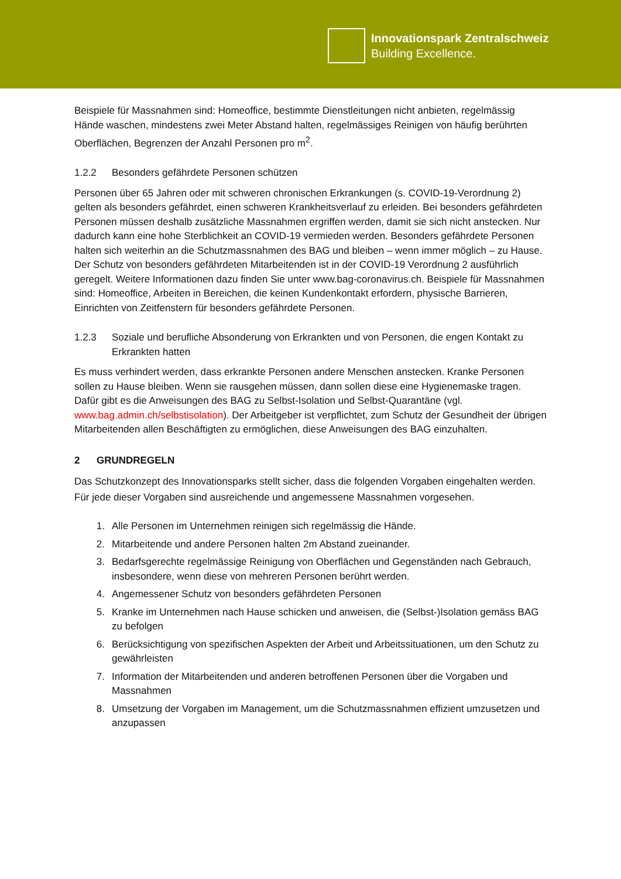Innovationspark Zentralschweiz
Building Excellence.
Beispiele für Massnahmen sind: Homeoffice, bestimmte Dienstleitungen nicht anbieten, regelmässig Hände waschen, mindestens zwei Meter Abstand halten, regelmässiges Reinigen von häufig berührten Oberflächen, Begrenzen der Anzahl Personen pro m<sup>2</sup>.
1.2.2 Besonders gefährdete Personen schützen
Personen über 65 Jahren oder mit schweren chronischen Erkrankungen (s. COVID-19-Verordnung 2) gelten als besonders gefährdet, einen schweren Krankheitsverlauf zu erleiden. Bei besonders gefährdeten Personen müssen deshalb zusätzliche Massnahmen ergriffen werden, damit sie sich nicht anstecken. Nur dadurch kann eine hohe Sterblichkeit an COVID-19 vermieden werden. Besonders gefährdete Personen halten sich weiterhin an die Schutzmassnahmen des BAG und bleiben – wenn immer möglich – zu Hause. Der Schutz von besonders gefährdeten Mitarbeitenden ist in der COVID-19 Verordnung 2 ausführlich geregelt. Weitere Informationen dazu finden Sie unter www.bag-coronavirus.ch. Beispiele für Massnahmen sind: Homeoffice, Arbeiten in Bereichen, die keinen Kundenkontakt erfordern, physische Barrieren, Einrichten von Zeitfenstern für besonders gefährdete Personen.
1.2.3 Soziale und berufliche Absonderung von Erkrankten und von Personen, die engen Kontakt zu Erkrankten hatten
Es muss verhindert werden, dass erkrankte Personen andere Menschen anstecken. Kranke Personen sollen zu Hause bleiben. Wenn sie rausgehen müssen, dann sollen diese eine Hygienemaske tragen. Dafür gibt es die Anweisungen des BAG zu Selbst-Isolation und Selbst-Quarantäne (vgl. www.bag.admin.ch/selbstisolation). Der Arbeitgeber ist verpflichtet, zum Schutz der Gesundheit der übrigen Mitarbeitenden allen Beschäftigten zu ermöglichen, diese Anweisungen des BAG einzuhalten.
2 GRUNDREGELN
Das Schutzkonzept des Innovationsparks stellt sicher, dass die folgenden Vorgaben eingehalten werden. Für jede dieser Vorgaben sind ausreichende und angemessene Massnahmen vorgesehen.
1. Alle Personen im Unternehmen reinigen sich regelmässig die Hände.
2. Mitarbeitende und andere Personen halten 2m Abstand zueinander.
3. Bedarfsgerechte regelmässige Reinigung von Oberflächen und Gegenständen nach Gebrauch, insbesondere, wenn diese von mehreren Personen berührt werden.
4. Angemessener Schutz von besonders gefährdeten Personen
5. Kranke im Unternehmen nach Hause schicken und anweisen, die (Selbst-)Isolation gemäss BAG zu befolgen
6. Berücksichtigung von spezifischen Aspekten der Arbeit und Arbeitssituationen, um den Schutz zu gewährleisten
7. Information der Mitarbeitenden und anderen betroffenen Personen über die Vorgaben und Massnahmen
8. Umsetzung der Vorgaben im Management, um die Schutzmassnahmen effizient umzusetzen und anzupassen